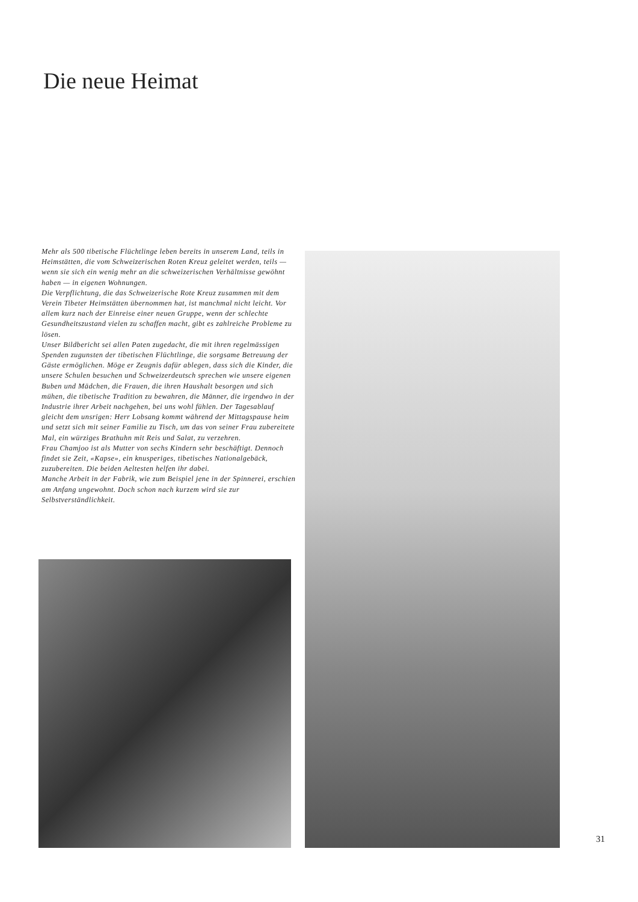Die neue Heimat
Mehr als 500 tibetische Flüchtlinge leben bereits in unserem Land, teils in Heimstätten, die vom Schweizerischen Roten Kreuz geleitet werden, teils — wenn sie sich ein wenig mehr an die schweizerischen Verhältnisse gewöhnt haben — in eigenen Wohnungen.
Die Verpflichtung, die das Schweizerische Rote Kreuz zusammen mit dem Verein Tibeter Heimstätten übernommen hat, ist manchmal nicht leicht. Vor allem kurz nach der Einreise einer neuen Gruppe, wenn der schlechte Gesundheitszustand vielen zu schaffen macht, gibt es zahlreiche Probleme zu lösen.
Unser Bildbericht sei allen Paten zugedacht, die mit ihren regelmässigen Spenden zugunsten der tibetischen Flüchtlinge, die sorgsame Betreuung der Gäste ermöglichen. Möge er Zeugnis dafür ablegen, dass sich die Kinder, die unsere Schulen besuchen und Schweizerdeutsch sprechen wie unsere eigenen Buben und Mädchen, die Frauen, die ihren Haushalt besorgen und sich mühen, die tibetische Tradition zu bewahren, die Männer, die irgendwo in der Industrie ihrer Arbeit nachgehen, bei uns wohl fühlen. Der Tagesablauf gleicht dem unsrigen: Herr Lobsang kommt während der Mittagspause heim und setzt sich mit seiner Familie zu Tisch, um das von seiner Frau zubereitete Mal, ein würziges Brathuhn mit Reis und Salat, zu verzehren.
Frau Chamjoo ist als Mutter von sechs Kindern sehr beschäftigt. Dennoch findet sie Zeit, «Kapse», ein knusperiges, tibetisches Nationalgebäck, zuzubereiten. Die beiden Aeltesten helfen ihr dabei.
Manche Arbeit in der Fabrik, wie zum Beispiel jene in der Spinnerei, erschien am Anfang ungewohnt. Doch schon nach kurzem wird sie zur Selbstverständlichkeit.
31